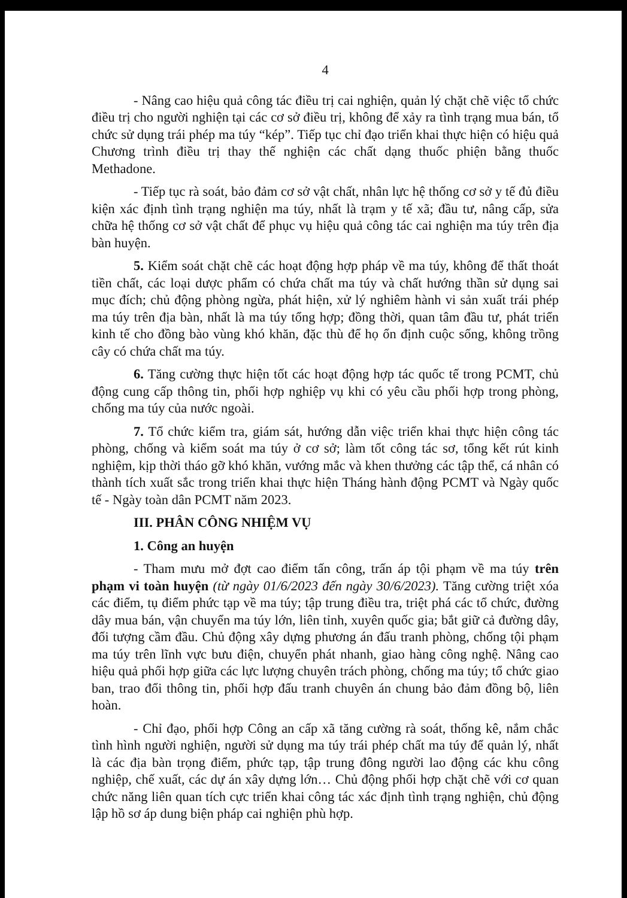4
- Nâng cao hiệu quả công tác điều trị cai nghiện, quản lý chặt chẽ việc tổ chức điều trị cho người nghiện tại các cơ sở điều trị, không để xảy ra tình trạng mua bán, tổ chức sử dụng trái phép ma túy “kép”. Tiếp tục chỉ đạo triển khai thực hiện có hiệu quả Chương trình điều trị thay thế nghiện các chất dạng thuốc phiện bằng thuốc Methadone.
- Tiếp tục rà soát, bảo đảm cơ sở vật chất, nhân lực hệ thống cơ sở y tế đủ điều kiện xác định tình trạng nghiện ma túy, nhất là trạm y tế xã; đầu tư, nâng cấp, sửa chữa hệ thống cơ sở vật chất để phục vụ hiệu quả công tác cai nghiện ma túy trên địa bàn huyện.
5. Kiểm soát chặt chẽ các hoạt động hợp pháp về ma túy, không để thất thoát tiền chất, các loại dược phẩm có chứa chất ma túy và chất hướng thần sử dụng sai mục đích; chủ động phòng ngừa, phát hiện, xử lý nghiêm hành vi sản xuất trái phép ma túy trên địa bàn, nhất là ma túy tổng hợp; đồng thời, quan tâm đầu tư, phát triển kinh tế cho đồng bào vùng khó khăn, đặc thù để họ ổn định cuộc sống, không trồng cây có chứa chất ma túy.
6. Tăng cường thực hiện tốt các hoạt động hợp tác quốc tế trong PCMT, chủ động cung cấp thông tin, phối hợp nghiệp vụ khi có yêu cầu phối hợp trong phòng, chống ma túy của nước ngoài.
7. Tổ chức kiểm tra, giám sát, hướng dẫn việc triển khai thực hiện công tác phòng, chống và kiểm soát ma túy ở cơ sở; làm tốt công tác sơ, tổng kết rút kinh nghiệm, kịp thời tháo gỡ khó khăn, vướng mắc và khen thưởng các tập thể, cá nhân có thành tích xuất sắc trong triển khai thực hiện Tháng hành động PCMT và Ngày quốc tế - Ngày toàn dân PCMT năm 2023.
III. PHÂN CÔNG NHIỆM VỤ
1. Công an huyện
- Tham mưu mở đợt cao điểm tấn công, trấn áp tội phạm về ma túy trên phạm vi toàn huyện (từ ngày 01/6/2023 đến ngày 30/6/2023). Tăng cường triệt xóa các điểm, tụ điểm phức tạp về ma túy; tập trung điều tra, triệt phá các tổ chức, đường dây mua bán, vận chuyển ma túy lớn, liên tỉnh, xuyên quốc gia; bắt giữ cả đường dây, đối tượng cầm đầu. Chủ động xây dựng phương án đấu tranh phòng, chống tội phạm ma túy trên lĩnh vực bưu điện, chuyển phát nhanh, giao hàng công nghệ. Nâng cao hiệu quả phối hợp giữa các lực lượng chuyên trách phòng, chống ma túy; tổ chức giao ban, trao đổi thông tin, phối hợp đấu tranh chuyên án chung bảo đảm đồng bộ, liên hoàn.
- Chỉ đạo, phối hợp Công an cấp xã tăng cường rà soát, thống kê, nắm chắc tình hình người nghiện, người sử dụng ma túy trái phép chất ma túy để quản lý, nhất là các địa bàn trọng điểm, phức tạp, tập trung đông người lao động các khu công nghiệp, chế xuất, các dự án xây dựng lớn… Chủ động phối hợp chặt chẽ với cơ quan chức năng liên quan tích cực triển khai công tác xác định tình trạng nghiện, chủ động lập hồ sơ áp dung biện pháp cai nghiện phù hợp.